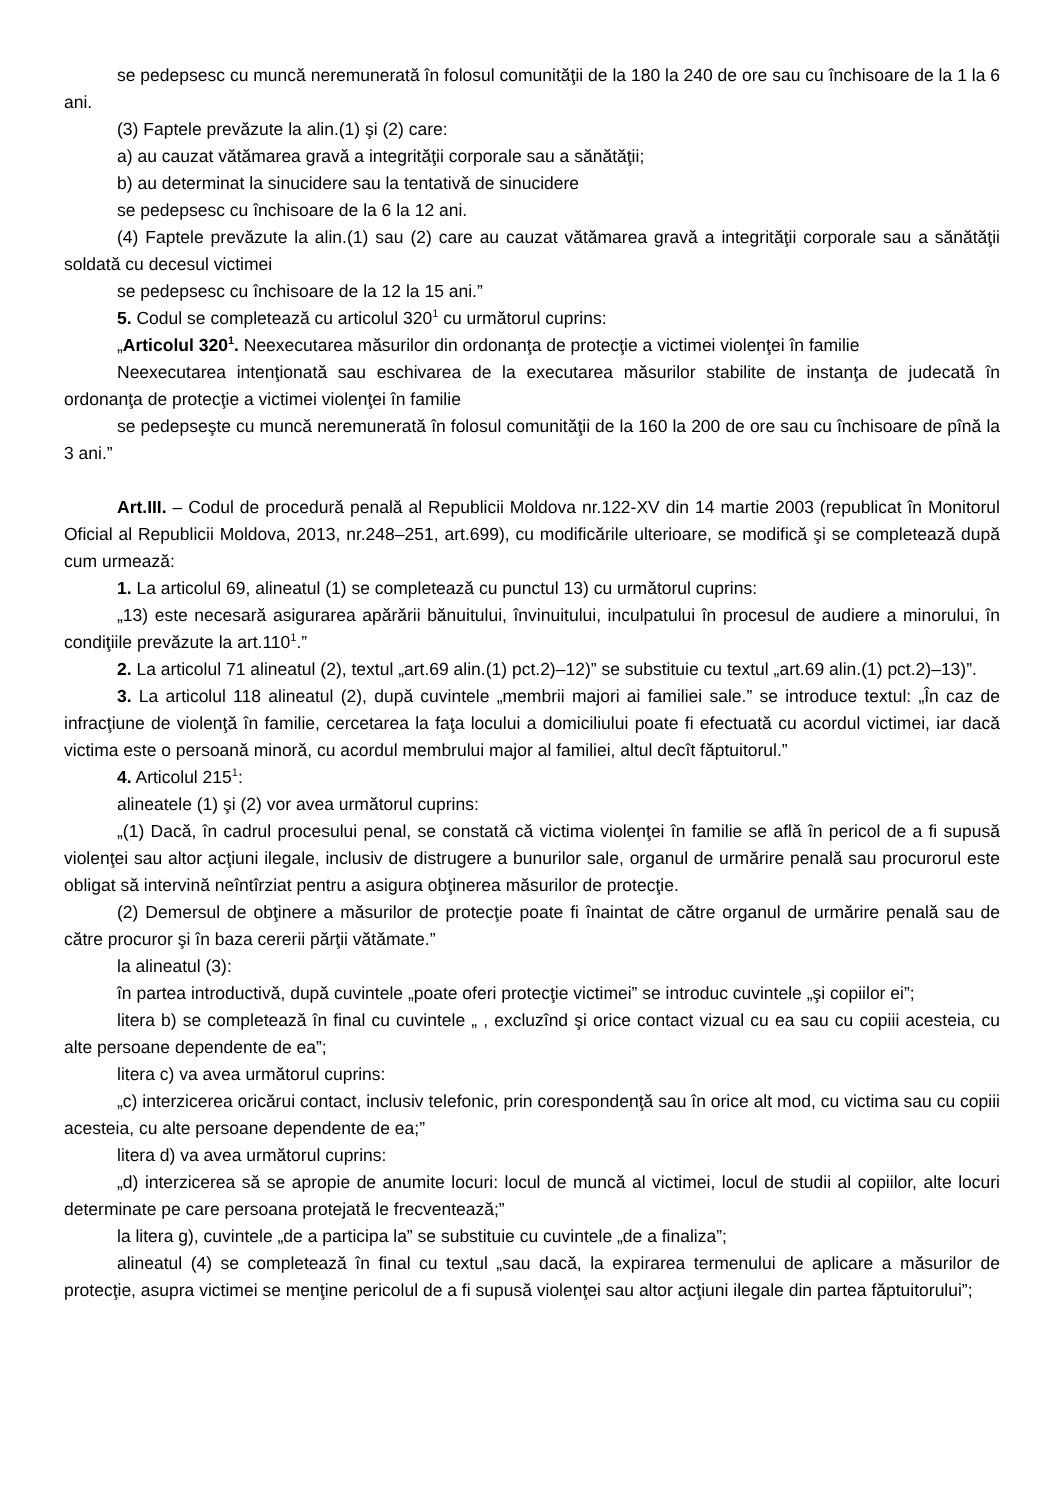se pedepsesc cu muncă neremunerată în folosul comunităţii de la 180 la 240 de ore sau cu închisoare de la 1 la 6 ani.
(3) Faptele prevăzute la alin.(1) şi (2) care:
a) au cauzat vătămarea gravă a integrităţii corporale sau a sănătăţii;
b) au determinat la sinucidere sau la tentativă de sinucidere
se pedepsesc cu închisoare de la 6 la 12 ani.
(4) Faptele prevăzute la alin.(1) sau (2) care au cauzat vătămarea gravă a integrităţii corporale sau a sănătăţii soldată cu decesul victimei
se pedepsesc cu închisoare de la 12 la 15 ani.”
5. Codul se completează cu articolul 320<sup>1</sup> cu următorul cuprins:
„Articolul 320<sup>1</sup>. Neexecutarea măsurilor din ordonanţa de protecţie a victimei violenţei în familie
Neexecutarea intenţionată sau eschivarea de la executarea măsurilor stabilite de instanţa de judecată în ordonanţa de protecţie a victimei violenţei în familie
se pedepseşte cu muncă neremunerată în folosul comunităţii de la 160 la 200 de ore sau cu închisoare de pînă la 3 ani.”
Art.III. – Codul de procedură penală al Republicii Moldova nr.122-XV din 14 martie 2003 (republicat în Monitorul Oficial al Republicii Moldova, 2013, nr.248–251, art.699), cu modificările ulterioare, se modifică şi se completează după cum urmează:
1. La articolul 69, alineatul (1) se completează cu punctul 13) cu următorul cuprins:
„13) este necesară asigurarea apărării bănuitului, învinuitului, inculpatului în procesul de audiere a minorului, în condiţiile prevăzute la art.110<sup>1</sup>.”
2. La articolul 71 alineatul (2), textul „art.69 alin.(1) pct.2)–12)” se substituie cu textul „art.69 alin.(1) pct.2)–13)”.
3. La articolul 118 alineatul (2), după cuvintele „membrii majori ai familiei sale.” se introduce textul: „În caz de infracţiune de violenţă în familie, cercetarea la faţa locului a domiciliului poate fi efectuată cu acordul victimei, iar dacă victima este o persoană minoră, cu acordul membrului major al familiei, altul decît făptuitorul.”
4. Articolul 215<sup>1</sup>:
alineatele (1) şi (2) vor avea următorul cuprins:
„(1) Dacă, în cadrul procesului penal, se constată că victima violenţei în familie se află în pericol de a fi supusă violenţei sau altor acţiuni ilegale, inclusiv de distrugere a bunurilor sale, organul de urmărire penală sau procurorul este obligat să intervină neîntîrziat pentru a asigura obţinerea măsurilor de protecţie.
(2) Demersul de obţinere a măsurilor de protecţie poate fi înaintat de către organul de urmărire penală sau de către procuror şi în baza cererii părţii vătămate.”
la alineatul (3):
în partea introductivă, după cuvintele „poate oferi protecţie victimei” se introduc cuvintele „şi copiilor ei”;
litera b) se completează în final cu cuvintele „ , excluzînd şi orice contact vizual cu ea sau cu copiii acesteia, cu alte persoane dependente de ea”;
litera c) va avea următorul cuprins:
„c) interzicerea oricărui contact, inclusiv telefonic, prin corespondenţă sau în orice alt mod, cu victima sau cu copiii acesteia, cu alte persoane dependente de ea;”
litera d) va avea următorul cuprins:
„d) interzicerea să se apropie de anumite locuri: locul de muncă al victimei, locul de studii al copiilor, alte locuri determinate pe care persoana protejată le frecventează;”
la litera g), cuvintele „de a participa la” se substituie cu cuvintele „de a finaliza”;
alineatul (4) se completează în final cu textul „sau dacă, la expirarea termenului de aplicare a măsurilor de protecţie, asupra victimei se menţine pericolul de a fi supusă violenţei sau altor acţiuni ilegale din partea făptuitorului”;